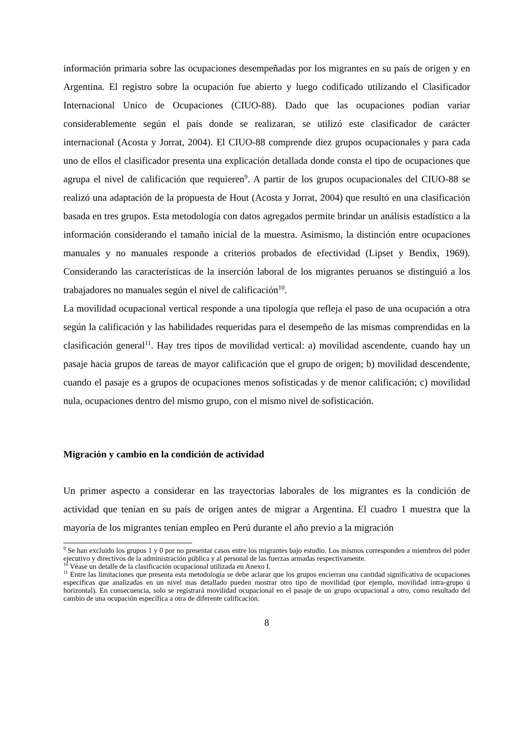información primaria sobre las ocupaciones desempeñadas por los migrantes en su país de origen y en Argentina. El registro sobre la ocupación fue abierto y luego codificado utilizando el Clasificador Internacional Unico de Ocupaciones (CIUO-88). Dado que las ocupaciones podían variar considerablemente según el país donde se realizaran, se utilizó este clasificador de carácter internacional (Acosta y Jorrat, 2004). El CIUO-88 comprende diez grupos ocupacionales y para cada uno de ellos el clasificador presenta una explicación detallada donde consta el tipo de ocupaciones que agrupa el nivel de calificación que requieren<sup>9</sup>. A partir de los grupos ocupacionales del CIUO-88 se realizó una adaptación de la propuesta de Hout (Acosta y Jorrat, 2004) que resultó en una clasificación basada en tres grupos. Esta metodología con datos agregados permite brindar un análisis estadístico a la información considerando el tamaño inicial de la muestra. Asimismo, la distinción entre ocupaciones manuales y no manuales responde a criterios probados de efectividad (Lipset y Bendix, 1969). Considerando las características de la inserción laboral de los migrantes peruanos se distinguió a los trabajadores no manuales según el nivel de calificación<sup>10</sup>.
La movilidad ocupacional vertical responde a una tipología que refleja el paso de una ocupación a otra según la calificación y las habilidades requeridas para el desempeño de las mismas comprendidas en la clasificación general<sup>11</sup>. Hay tres tipos de movilidad vertical: a) movilidad ascendente, cuando hay un pasaje hacia grupos de tareas de mayor calificación que el grupo de origen; b) movilidad descendente, cuando el pasaje es a grupos de ocupaciones menos sofisticadas y de menor calificación; c) movilidad nula, ocupaciones dentro del mismo grupo, con el mismo nivel de sofisticación.
Migración y cambio en la condición de actividad
Un primer aspecto a considerar en las trayectorias laborales de los migrantes es la condición de actividad que tenían en su país de origen antes de migrar a Argentina. El cuadro 1 muestra que la mayoría de los migrantes tenían empleo en Perú durante el año previo a la migración
<sup>9</sup> Se han excluido los grupos 1 y 0 por no presentar casos entre los migrantes bajo estudio. Los mismos corresponden a miembros del poder ejecutivo y directivos de la administración pública y al personal de las fuerzas armadas respectivamente.
<sup>10</sup> Véase un detalle de la clasificación ocupacional utilizada en Anexo I.
<sup>11</sup> Entre las limitaciones que presenta esta metodología se debe aclarar que los grupos encierran una cantidad significativa de ocupaciones específicas que analizadas en un nivel mas detallado pueden mostrar otro tipo de movilidad (por ejemplo, movilidad intra-grupo ú horizontal). En consecuencia, solo se registrará movilidad ocupacional en el pasaje de un grupo ocupacional a otro, como resultado del cambio de una ocupación específica a otra de diferente calificación.
8